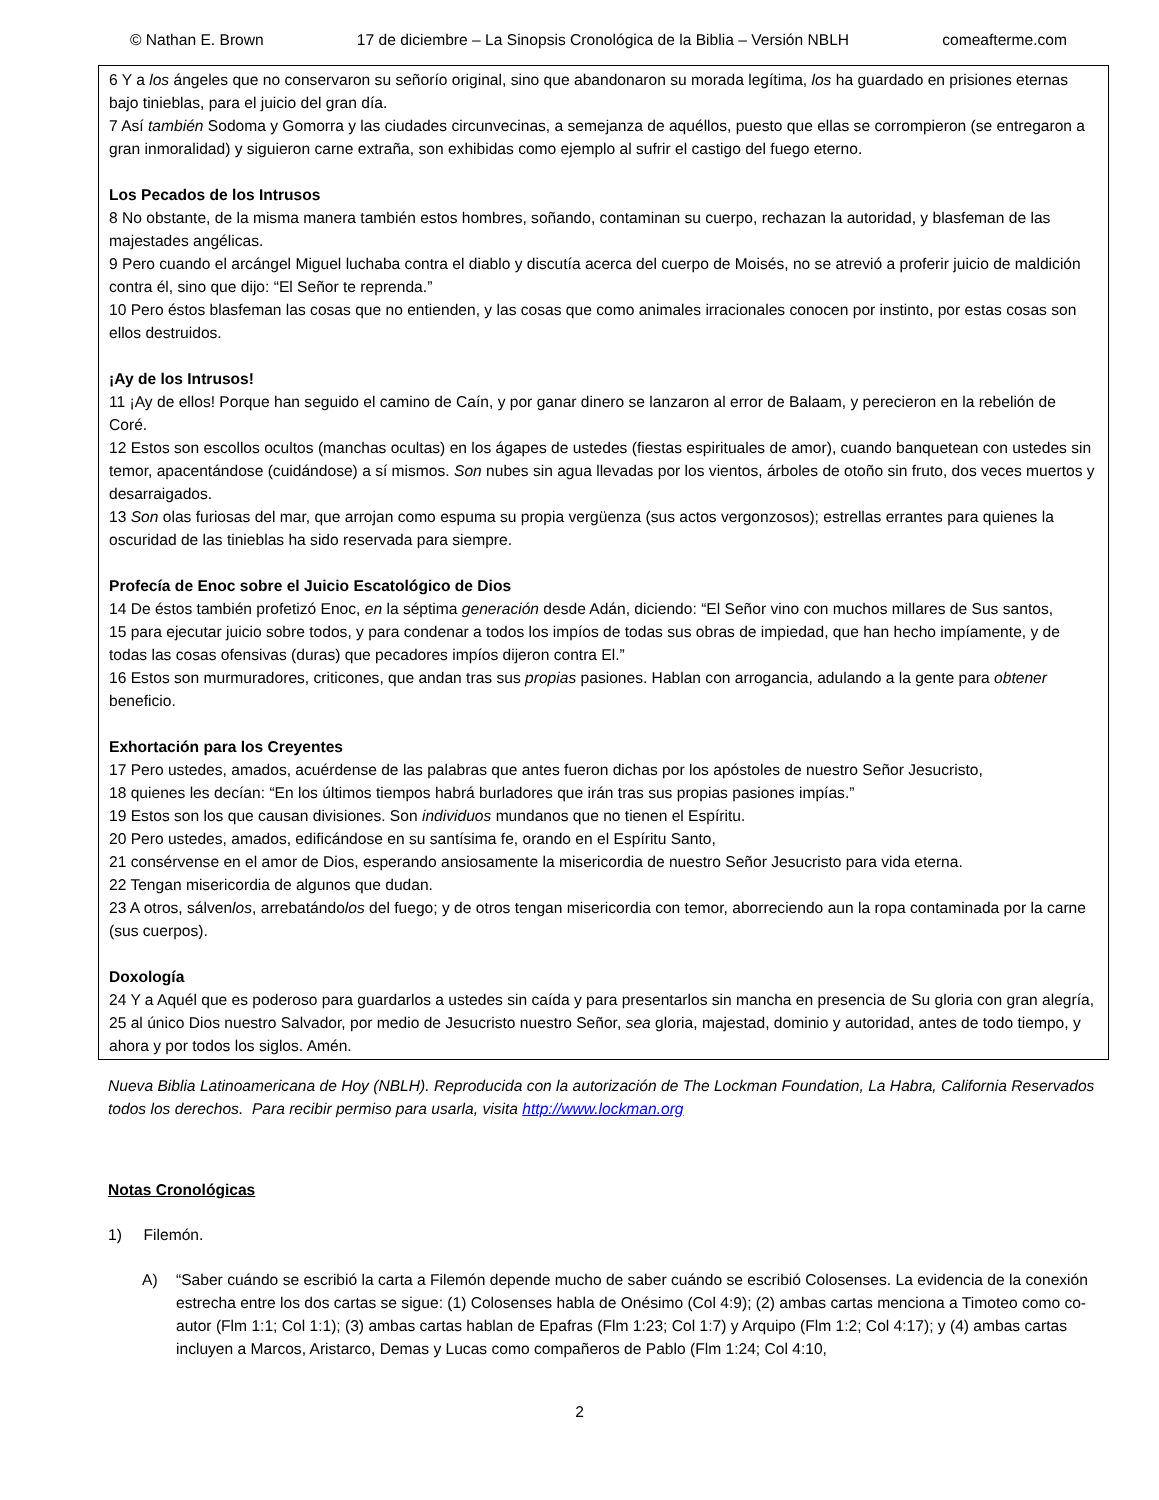© Nathan E. Brown 17 de diciembre – La Sinopsis Cronológica de la Biblia – Versión NBLH comeafterme.com
6 Y a los ángeles que no conservaron su señorío original, sino que abandonaron su morada legítima, los ha guardado en prisiones eternas bajo tinieblas, para el juicio del gran día.
7 Así también Sodoma y Gomorra y las ciudades circunvecinas, a semejanza de aquéllos, puesto que ellas se corrompieron (se entregaron a gran inmoralidad) y siguieron carne extraña, son exhibidas como ejemplo al sufrir el castigo del fuego eterno.
Los Pecados de los Intrusos
8 No obstante, de la misma manera también estos hombres, soñando, contaminan su cuerpo, rechazan la autoridad, y blasfeman de las majestades angélicas.
9 Pero cuando el arcángel Miguel luchaba contra el diablo y discutía acerca del cuerpo de Moisés, no se atrevió a proferir juicio de maldición contra él, sino que dijo: “El Señor te reprenda.”
10 Pero éstos blasfeman las cosas que no entienden, y las cosas que como animales irracionales conocen por instinto, por estas cosas son ellos destruidos.
¡Ay de los Intrusos!
11 ¡Ay de ellos! Porque han seguido el camino de Caín, y por ganar dinero se lanzaron al error de Balaam, y perecieron en la rebelión de Coré.
12 Estos son escollos ocultos (manchas ocultas) en los ágapes de ustedes (fiestas espirituales de amor), cuando banquetean con ustedes sin temor, apacentándose (cuidándose) a sí mismos. Son nubes sin agua llevadas por los vientos, árboles de otoño sin fruto, dos veces muertos y desarraigados.
13 Son olas furiosas del mar, que arrojan como espuma su propia vergüenza (sus actos vergonzosos); estrellas errantes para quienes la oscuridad de las tinieblas ha sido reservada para siempre.
Profecía de Enoc sobre el Juicio Escatológico de Dios
14 De éstos también profetizó Enoc, en la séptima generación desde Adán, diciendo: “El Señor vino con muchos millares de Sus santos,
15 para ejecutar juicio sobre todos, y para condenar a todos los impíos de todas sus obras de impiedad, que han hecho impíamente, y de todas las cosas ofensivas (duras) que pecadores impíos dijeron contra El.”
16 Estos son murmuradores, criticones, que andan tras sus propias pasiones. Hablan con arrogancia, adulando a la gente para obtener beneficio.
Exhortación para los Creyentes
17 Pero ustedes, amados, acuérdense de las palabras que antes fueron dichas por los apóstoles de nuestro Señor Jesucristo,
18 quienes les decían: “En los últimos tiempos habrá burladores que irán tras sus propias pasiones impías.”
19 Estos son los que causan divisiones. Son individuos mundanos que no tienen el Espíritu.
20 Pero ustedes, amados, edificándose en su santísima fe, orando en el Espíritu Santo,
21 consérvense en el amor de Dios, esperando ansiosamente la misericordia de nuestro Señor Jesucristo para vida eterna.
22 Tengan misericordia de algunos que dudan.
23 A otros, sálvenlos, arrebatándolos del fuego; y de otros tengan misericordia con temor, aborreciendo aun la ropa contaminada por la carne (sus cuerpos).
Doxología
24 Y a Aquél que es poderoso para guardarlos a ustedes sin caída y para presentarlos sin mancha en presencia de Su gloria con gran alegría,
25 al único Dios nuestro Salvador, por medio de Jesucristo nuestro Señor, sea gloria, majestad, dominio y autoridad, antes de todo tiempo, y ahora y por todos los siglos. Amén.
Nueva Biblia Latinoamericana de Hoy (NBLH). Reproducida con la autorización de The Lockman Foundation, La Habra, California Reservados todos los derechos. Para recibir permiso para usarla, visita http://www.lockman.org
Notas Cronológicas
1) Filemón.
A) “Saber cuándo se escribió la carta a Filemón depende mucho de saber cuándo se escribió Colosenses. La evidencia de la conexión estrecha entre los dos cartas se sigue: (1) Colosenses habla de Onésimo (Col 4:9); (2) ambas cartas menciona a Timoteo como co-autor (Flm 1:1; Col 1:1); (3) ambas cartas hablan de Epafras (Flm 1:23; Col 1:7) y Arquipo (Flm 1:2; Col 4:17); y (4) ambas cartas incluyen a Marcos, Aristarco, Demas y Lucas como compañeros de Pablo (Flm 1:24; Col 4:10,
2